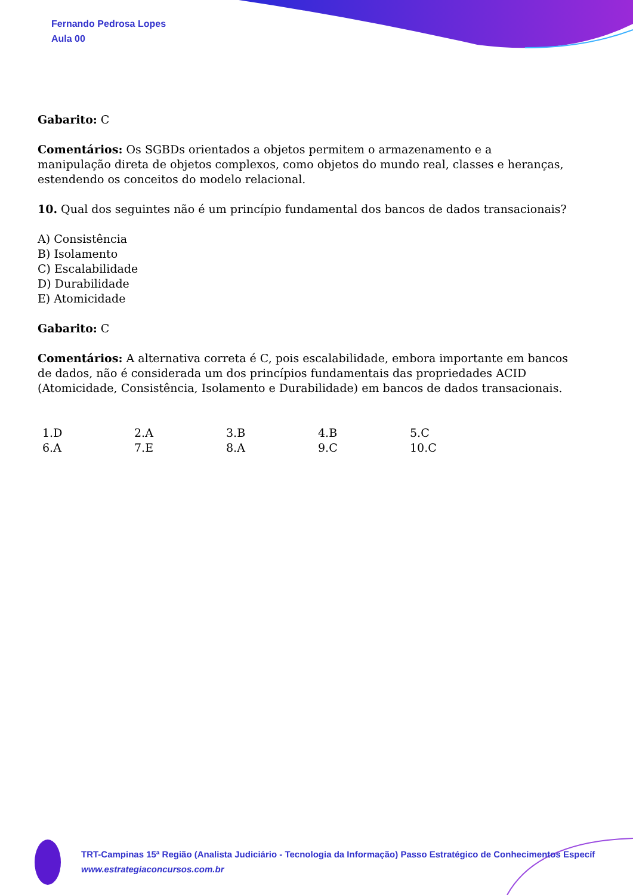Fernando Pedrosa Lopes
Aula 00
Gabarito: C
Comentários: Os SGBDs orientados a objetos permitem o armazenamento e a manipulação direta de objetos complexos, como objetos do mundo real, classes e heranças, estendendo os conceitos do modelo relacional.
10. Qual dos seguintes não é um princípio fundamental dos bancos de dados transacionais?
A) Consistência
B) Isolamento
C) Escalabilidade
D) Durabilidade
E) Atomicidade
Gabarito: C
Comentários: A alternativa correta é C, pois escalabilidade, embora importante em bancos de dados, não é considerada um dos princípios fundamentais das propriedades ACID (Atomicidade, Consistência, Isolamento e Durabilidade) em bancos de dados transacionais.
| 1.D | 2.A | 3.B | 4.B | 5.C |
| 6.A | 7.E | 8.A | 9.C | 10.C |
TRT-Campinas 15ª Região (Analista Judiciário - Tecnologia da Informação) Passo Estratégico de Conhecimentos Específ
www.estrategiaconcursos.com.br